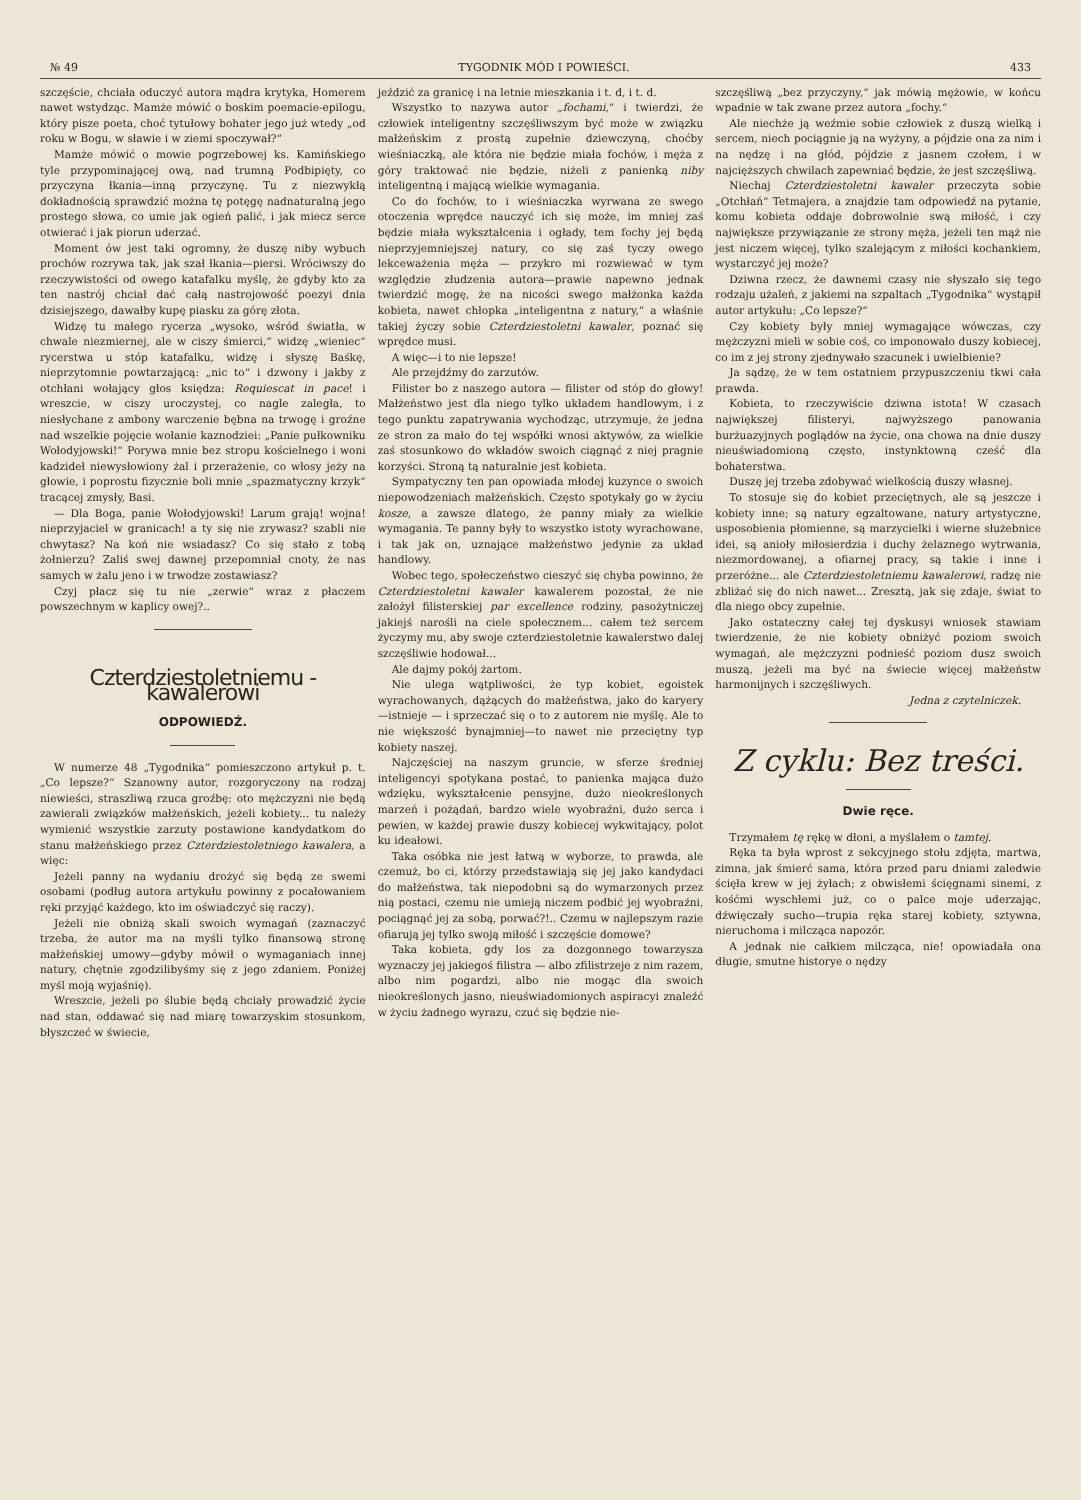№ 49 TYGODNIK MÓD I POWIEŚCI. 433
szczęście, chciała oduczyć autora mądra krytyka, Homerem nawet wstydząc. Mamże mówić o boskim poemacie-epilogu, który pisze poeta, choć tytułowy bohater jego już wtedy „od roku w Bogu, w sławie i w ziemi spoczywał?“
Mamże mówić o mowie pogrzebowej ks. Kamińskiego tyle przypominającej ową, nad trumną Podbipięty, co przyczyna łkania—inną przyczynę. Tu z niezwykłą dokładnością sprawdzić można tę potęgę nadnaturalną jego prostego słowa, co umie jak ogień palić, i jak miecz serce otwierać i jak piorun uderzać.
Moment ów jest taki ogromny, że duszę niby wybuch prochów rozrywa tak, jak szał łkania—piersi. Wróciwszy do rzeczywistości od owego katafalku myślę, że gdyby kto za ten nastrój chciał dać całą nastrojowość poezyi dnia dzisiejszego, dawałby kupę piasku za górę złota.
Widzę tu małego rycerza „wysoko, wśród światła, w chwale niezmiernej, ale w ciszy śmierci,“ widzę „wieniec“ rycerstwa u stóp katafalku, widzę i słyszę Baśkę, nieprzytomnie powtarzającą: „nic to“ i dzwony i jakby z otchłani wołający głos księdza: Requiescat in pace! i wreszcie, w ciszy uroczystej, co nagle zaległa, to niesłychane z ambony warczenie bębna na trwogę i groźne nad wszelkie pojęcie wołanie kaznodziei: „Panie pułkowniku Wołodyjowski!“ Porywa mnie bez stropu kościelnego i woni kadzideł niewysłowiony żal i przerażenie, co włosy jeży na głowie, i poprostu fizycznie boli mnie „spazmatyczny krzyk“ tracącej zmysły, Basi.
— Dla Boga, panie Wołodyjowski! Larum grają! wojna! nieprzyjaciel w granicach! a ty się nie zrywasz? szabli nie chwytasz? Na koń nie wsiadasz? Co się stało z tobą żołnierzu? Zaliś swej dawnej przepomniał cnoty, że nas samych w żalu jeno i w trwodze zostawiasz?
Czyj płacz się tu nie „zerwie“ wraz z płaczem powszechnym w kaplicy owej?..
Czterdziestoletniemu - kawalerowi
ODPOWIEDŹ.
W numerze 48 „Tygodnika“ pomieszczono artykuł p. t. „Co lepsze?“ Szanowny autor, rozgoryczony na rodzaj niewieści, straszliwą rzuca groźbę: oto mężczyzni nie będą zawierali związków małżeńskich, jeżeli kobiety... tu należy wymienić wszystkie zarzuty postawione kandydatkom do stanu małżeńskiego przez Czterdziestoletniego kawalera, a więc:
Jeżeli panny na wydaniu drożyć się będą ze swemi osobami (podług autora artykułu powinny z pocałowaniem ręki przyjąć każdego, kto im oświadczyć się raczy).
Jeżeli nie obniżą skali swoich wymagań (zaznaczyć trzeba, że autor ma na myśli tylko finansową stronę małżeńskiej umowy—gdyby mówił o wymaganiach innej natury, chętnie zgodzilibyśmy się z jego zdaniem. Poniżej myśl moją wyjaśnię).
Wreszcie, jeżeli po ślubie będą chciały prowadzić życie nad stan, oddawać się nad miarę towarzyskim stosunkom, błyszczeć w świecie,
jeździć za granicę i na letnie mieszkania i t. d, i t. d.
Wszystko to nazywa autor „fochami,“ i twierdzi, że człowiek inteligentny szczęśliwszym być może w związku małżeńskim z prostą zupełnie dziewczyną, choćby wieśniaczką, ale która nie będzie miała fochów, i męża z góry traktować nie będzie, niżeli z panienką niby inteligentną i mającą wielkie wymagania.
Co do fochów, to i wieśniaczka wyrwana ze swego otoczenia wprędce nauczyć ich się może, im mniej zaś będzie miała wykształcenia i ogłady, tem fochy jej będą nieprzyjemniejszej natury, co się zaś tyczy owego lekceważenia męża — przykro mi rozwiewać w tym względzie złudzenia autora—prawie napewno jednak twierdzić mogę, że na nicości swego małżonka każda kobieta, nawet chłopka „inteligentna z natury,“ a właśnie takiej życzy sobie Czterdziestoletni kawaler, poznać się wprędce musi.
A więc—i to nie lepsze!
Ale przejdźmy do zarzutów.
Filister bo z naszego autora — filister od stóp do głowy! Małżeństwo jest dla niego tylko układem handlowym, i z tego punktu zapatrywania wychodząc, utrzymuje, że jedna ze stron za mało do tej współki wnosi aktywów, za wielkie zaś stosunkowo do wkładów swoich ciągnąć z niej pragnie korzyści. Stroną tą naturalnie jest kobieta.
Sympatyczny ten pan opowiada młodej kuzynce o swoich niepowodzeniach małżeńskich. Często spotykały go w życiu kosze, a zawsze dlatego, że panny miały za wielkie wymagania. Te panny były to wszystko istoty wyrachowane, i tak jak on, uznające małżeństwo jedynie za układ handlowy.
Wobec tego, społeczeństwo cieszyć się chyba powinno, że Czterdziestoletni kawaler kawalerem pozostał, że nie założył filisterskiej par excellence rodziny, pasożytniczej jakiejś narośli na ciele społecznem... całem też sercem życzymy mu, aby swoje czterdziestoletnie kawalerstwo dalej szczęśliwie hodował...
Ale dajmy pokój żartom.
Nie ulega wątpliwości, że typ kobiet, egoistek wyrachowanych, dążących do małżeństwa, jako do karyery—istnieje — i sprzeczać się o to z autorem nie myślę. Ale to nie większość bynajmniej—to nawet nie przeciętny typ kobiety naszej.
Najczęściej na naszym gruncie, w sferze średniej inteligencyi spotykana postać, to panienka mająca dużo wdzięku, wykształcenie pensyjne, dużo nieokreślonych marzeń i pożądań, bardzo wiele wyobraźni, dużo serca i pewien, w każdej prawie duszy kobiecej wykwitający, polot ku ideałowi.
Taka osóbka nie jest łatwą w wyborze, to prawda, ale czemuż, bo ci, którzy przedstawiają się jej jako kandydaci do małżeństwa, tak niepodobni są do wymarzonych przez nią postaci, czemu nie umieją niczem podbić jej wyobraźni, pociągnąć jej za sobą, porwać?!.. Czemu w najlepszym razie ofiarują jej tylko swoją miłość i szczęście domowe?
Taka kobieta, gdy los za dozgonnego towarzysza wyznaczy jej jakiegoś filistra — albo zfilistrzeje z nim razem, albo nim pogardzi, albo nie mogąc dla swoich nieokreślonych jasno, nieuświadomionych aspiracyi znaleźć w życiu żadnego wyrazu, czuć się będzie nie-
szczęśliwą „bez przyczyny,“ jak mówią mężowie, w końcu wpadnie w tak zwane przez autora „fochy.“
Ale niechże ją weźmie sobie człowiek z duszą wielką i sercem, niech pociągnie ją na wyżyny, a pójdzie ona za nim i na nędzę i na głód, pójdzie z jasnem czołem, i w najcięższych chwilach zapewniać będzie, że jest szczęśliwą.
Niechaj Czterdziestoletni kawaler przeczyta sobie „Otchłań“ Tetmajera, a znajdzie tam odpowiedź na pytanie, komu kobieta oddaje dobrowolnie swą miłość, i czy największe przywiązanie ze strony męża, jeżeli ten mąż nie jest niczem więcej, tylko szalejącym z miłości kochankiem, wystarczyć jej może?
Dziwna rzecz, że dawnemi czasy nie słyszało się tego rodzaju użaleń, z jakiemi na szpaltach „Tygodnika“ wystąpił autor artykułu: „Co lepsze?“
Czy kobiety były mniej wymagające wówczas, czy mężczyzni mieli w sobie coś, co imponowało duszy kobiecej, co im z jej strony zjednywało szacunek i uwielbienie?
Ja sądzę, że w tem ostatniem przypuszczeniu tkwi cała prawda.
Kobieta, to rzeczywiście dziwna istota! W czasach największej filisteryi, najwyższego panowania burżuazyjnych poglądów na życie, ona chowa na dnie duszy nieuświadomioną często, instynktowną cześć dla bohaterstwa.
Duszę jej trzeba zdobywać wielkością duszy własnej.
To stosuje się do kobiet przeciętnych, ale są jeszcze i kobiety inne; są natury egzaltowane, natury artystyczne, usposobienia płomienne, są marzycielki i wierne służebnice idei, są anioły miłosierdzia i duchy żelaznego wytrwania, niezmordowanej, a ofiarnej pracy, są takie i inne i przeróżne... ale Czterdziestoletniemu kawalerowi, radzę nie zbliżać się do nich nawet... Zresztą, jak się zdaje, świat to dla niego obcy zupełnie.
Jako ostateczny całej tej dyskusyi wniosek stawiam twierdzenie, że nie kobiety obniżyć poziom swoich wymagań, ale mężczyzni podnieść poziom dusz swoich muszą, jeżeli ma być na świecie więcej małżeństw harmonijnych i szczęśliwych.
Jedna z czytelniczek.
Z cyklu: Bez treści.
Dwie ręce.
Trzymałem tę rękę w dłoni, a myślałem o tamtej.
Ręka ta była wprost z sekcyjnego stołu zdjęta, martwa, zimna, jak śmierć sama, która przed paru dniami zaledwie ścięła krew w jej żyłach; z obwisłemi ścięgnami sinemi, z kośćmi wyschłemi już, co o palce moje uderzając, dźwięczały sucho—trupia ręka starej kobiety, sztywna, nieruchoma i milcząca napozór.
A jednak nie całkiem milcząca, nie! opowiadała ona długie, smutne historye o nędzy